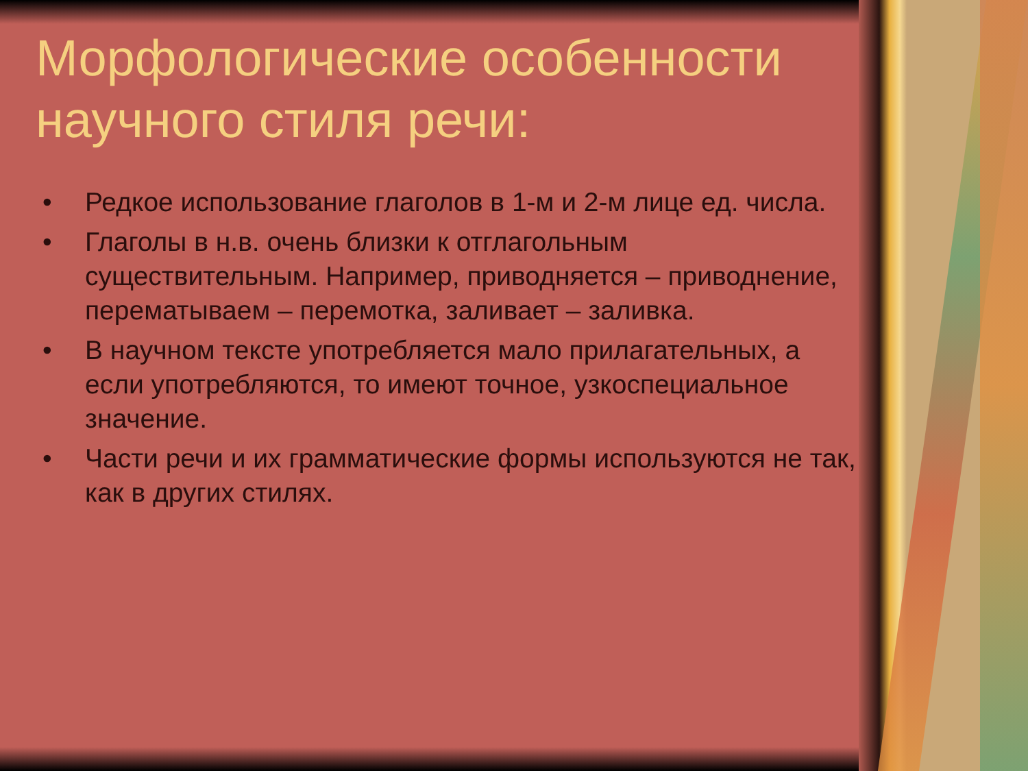Морфологические особенности научного стиля речи:
• Редкое использование глаголов в 1-м и 2-м лице ед. числа.
• Глаголы в н.в. очень близки к отглагольным существительным. Например, приводняется – приводнение, перематываем – перемотка, заливает – заливка.
• В научном тексте употребляется мало прилагательных, а если употребляются, то имеют точное, узкоспециальное значение.
• Части речи и их грамматические формы используются не так, как в других стилях.